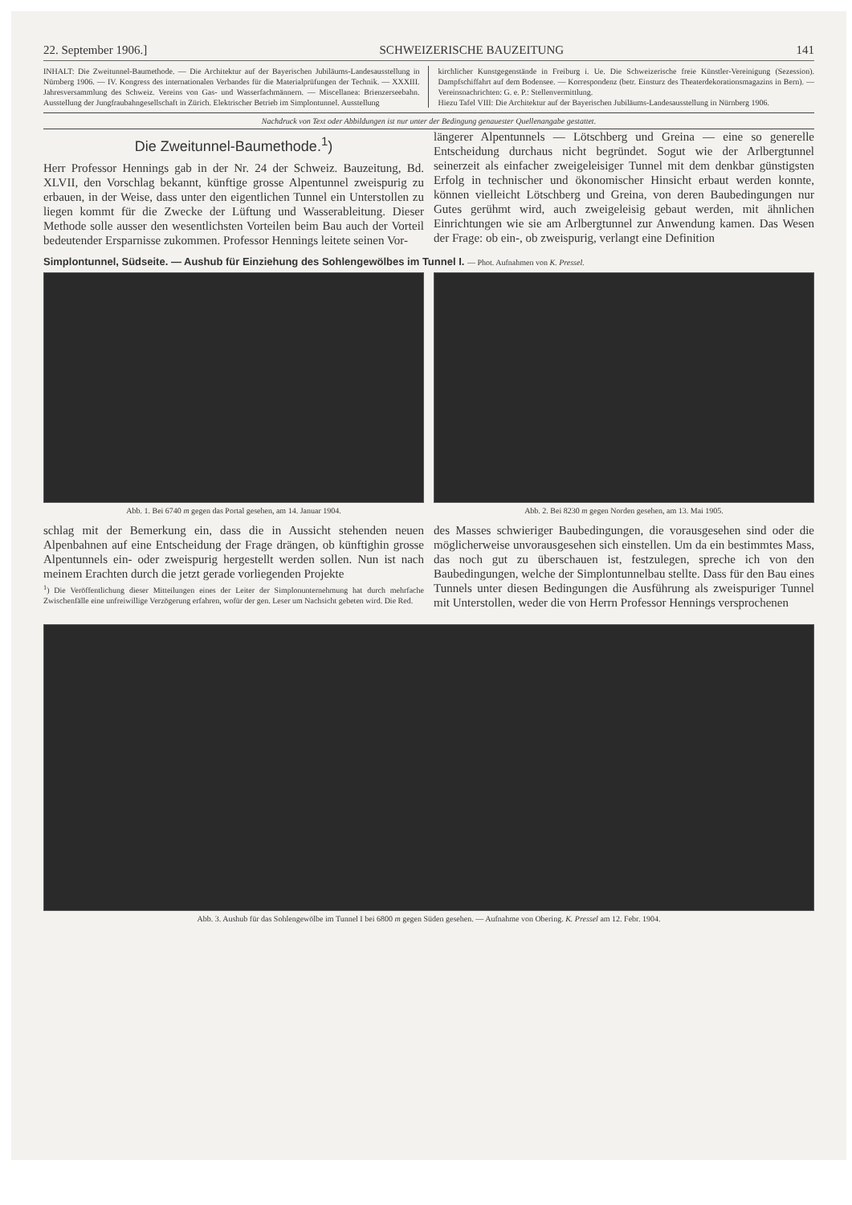22. September 1906.] SCHWEIZERISCHE BAUZEITUNG 141
INHALT: Die Zweitunnel-Baumethode. — Die Architektur auf der Bayerischen Jubiläums-Landesausstellung in Nürnberg 1906. — IV. Kongress des internationalen Verbandes für die Materialprüfungen der Technik. — XXXIII. Jahresversammlung des Schweiz. Vereins von Gas- und Wasserfachmännern. — Miscellanea: Brienzerseebahn. Ausstellung der Jungfraubahngesellschaft in Zürich. Elektrischer Betrieb im Simplontunnel. Ausstellung
kirchlicher Kunstgegenstände in Freiburg i. Ue. Die Schweizerische freie Künstler-Vereinigung (Sezession). Dampfschiffahrt auf dem Bodensee. — Korrespondenz (betr. Einsturz des Theaterdekorationsmagazins in Bern). — Vereinsnachrichten: G. e. P.: Stellenvermittlung.
Hiezu Tafel VIII: Die Architektur auf der Bayerischen Jubiläums-Landesausstellung in Nürnberg 1906.
Nachdruck von Text oder Abbildungen ist nur unter der Bedingung genauester Quellenangabe gestattet.
Die Zweitunnel-Baumethode.<sup>1</sup>)
Herr Professor Hennings gab in der Nr. 24 der Schweiz. Bauzeitung, Bd. XLVII, den Vorschlag bekannt, künftige grosse Alpentunnel zweispurig zu erbauen, in der Weise, dass unter den eigentlichen Tunnel ein Unterstollen zu liegen kommt für die Zwecke der Lüftung und Wasserableitung. Dieser Methode solle ausser den wesentlichsten Vorteilen beim Bau auch der Vorteil bedeutender Ersparnisse zukommen. Professor Hennings leitete seinen Vor-
längerer Alpentunnels — Lötschberg und Greina — eine so generelle Entscheidung durchaus nicht begründet. Sogut wie der Arlbergtunnel seinerzeit als einfacher zweigeleisiger Tunnel mit dem denkbar günstigsten Erfolg in technischer und ökonomischer Hinsicht erbaut werden konnte, können vielleicht Lötschberg und Greina, von deren Baubedingungen nur Gutes gerühmt wird, auch zweigeleisig gebaut werden, mit ähnlichen Einrichtungen wie sie am Arlbergtunnel zur Anwendung kamen. Das Wesen der Frage: ob ein-, ob zweispurig, verlangt eine Definition
Simplontunnel, Südseite. — Aushub für Einziehung des Sohlengewölbes im Tunnel I. — Phot. Aufnahmen von K. Pressel.
Abb. 1. Bei 6740 m gegen das Portal gesehen, am 14. Januar 1904.
Abb. 2. Bei 8230 m gegen Norden gesehen, am 13. Mai 1905.
schlag mit der Bemerkung ein, dass die in Aussicht stehenden neuen Alpenbahnen auf eine Entscheidung der Frage drängen, ob künftighin grosse Alpentunnels ein- oder zweispurig hergestellt werden sollen. Nun ist nach meinem Erachten durch die jetzt gerade vorliegenden Projekte
<sup>1</sup>) Die Veröffentlichung dieser Mitteilungen eines der Leiter der Simplonunternehmung hat durch mehrfache Zwischenfälle eine unfreiwillige Verzögerung erfahren, wofür der gen. Leser um Nachsicht gebeten wird. Die Red.
des Masses schwieriger Baubedingungen, die vorausgesehen sind oder die möglicherweise unvorausgesehen sich einstellen. Um da ein bestimmtes Mass, das noch gut zu überschauen ist, festzulegen, spreche ich von den Baubedingungen, welche der Simplontunnelbau stellte. Dass für den Bau eines Tunnels unter diesen Bedingungen die Ausführung als zweispuriger Tunnel mit Unterstollen, weder die von Herrn Professor Hennings versprochenen
Abb. 3. Aushub für das Sohlengewölbe im Tunnel I bei 6800 m gegen Süden gesehen. — Aufnahme von Obering. K. Pressel am 12. Febr. 1904.